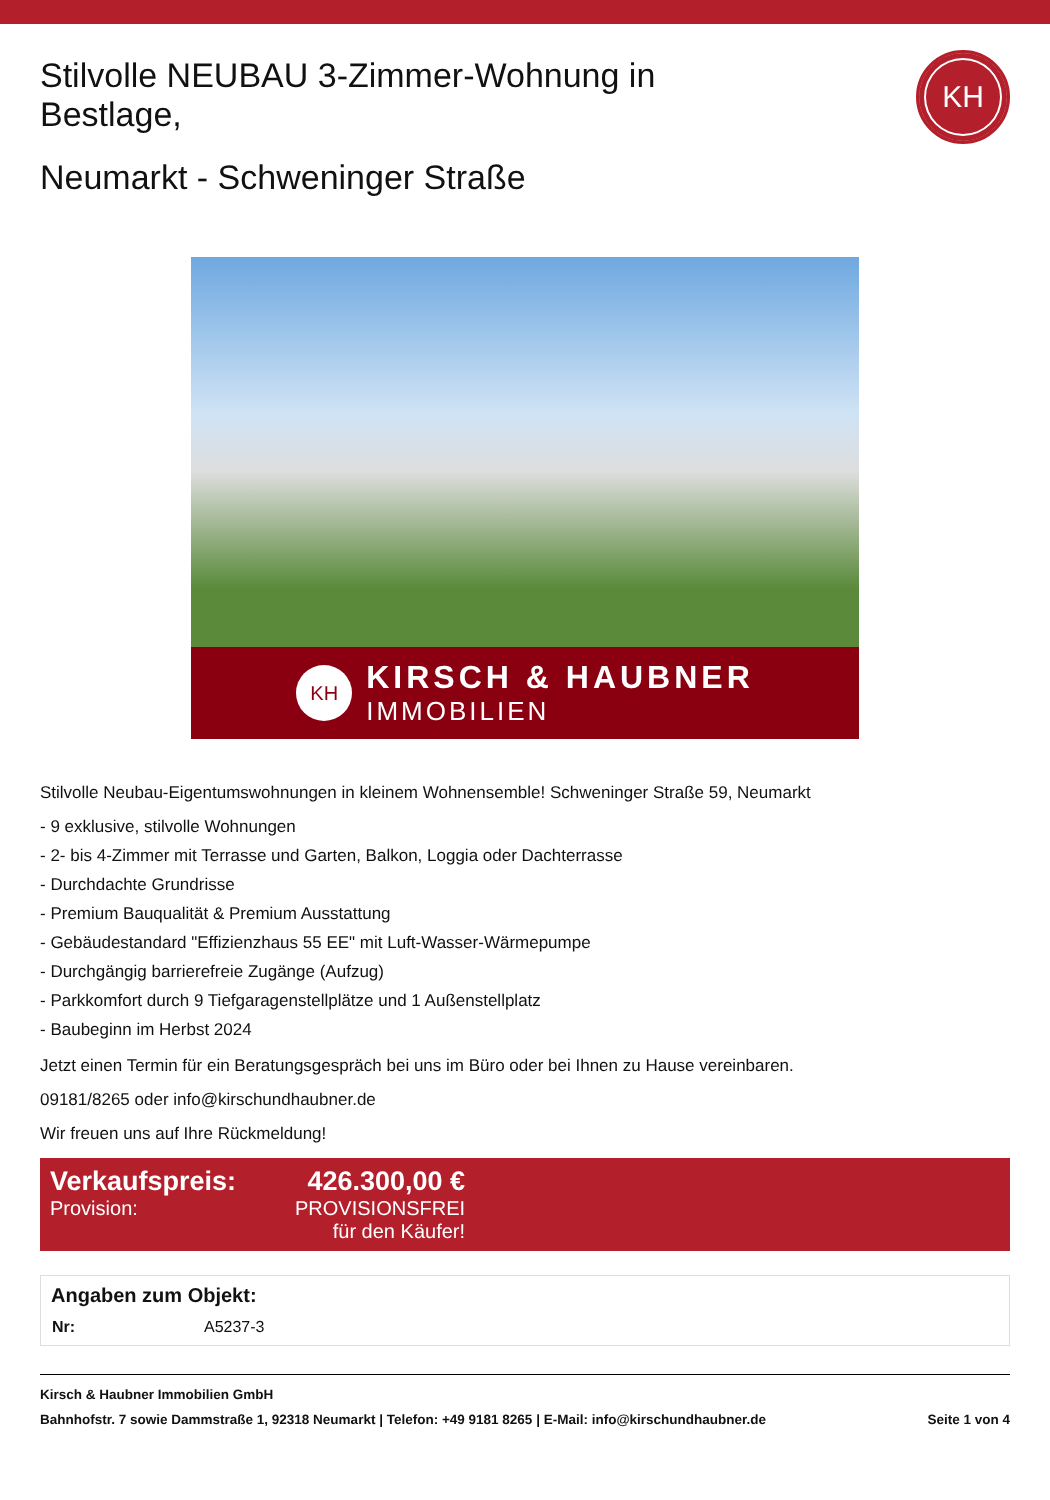KH
Stilvolle NEUBAU 3-Zimmer-Wohnung in Bestlage,
Neumarkt - Schweninger Straße
KH
KIRSCH & HAUBNER
IMMOBILIEN
Stilvolle Neubau-Eigentumswohnungen in kleinem Wohnensemble! Schweninger Straße 59, Neumarkt
- 9 exklusive, stilvolle Wohnungen
- 2- bis 4-Zimmer mit Terrasse und Garten, Balkon, Loggia oder Dachterrasse
- Durchdachte Grundrisse
- Premium Bauqualität & Premium Ausstattung
- Gebäudestandard "Effizienzhaus 55 EE" mit Luft-Wasser-Wärmepumpe
- Durchgängig barrierefreie Zugänge (Aufzug)
- Parkkomfort durch 9 Tiefgaragenstellplätze und 1 Außenstellplatz
- Baubeginn im Herbst 2024
Jetzt einen Termin für ein Beratungsgespräch bei uns im Büro oder bei Ihnen zu Hause vereinbaren.
09181/8265 oder info@kirschundhaubner.de
Wir freuen uns auf Ihre Rückmeldung!
| Verkaufspreis: | 426.300,00 € |
| Provision: | PROVISIONSFREI für den Käufer! |
Angaben zum Objekt:
| Nr: | A5237-3 |
Kirsch & Haubner Immobilien GmbH
Bahnhofstr. 7 sowie Dammstraße 1, 92318 Neumarkt | Telefon: +49 9181 8265 | E-Mail: info@kirschundhaubner.de Seite 1 von 4